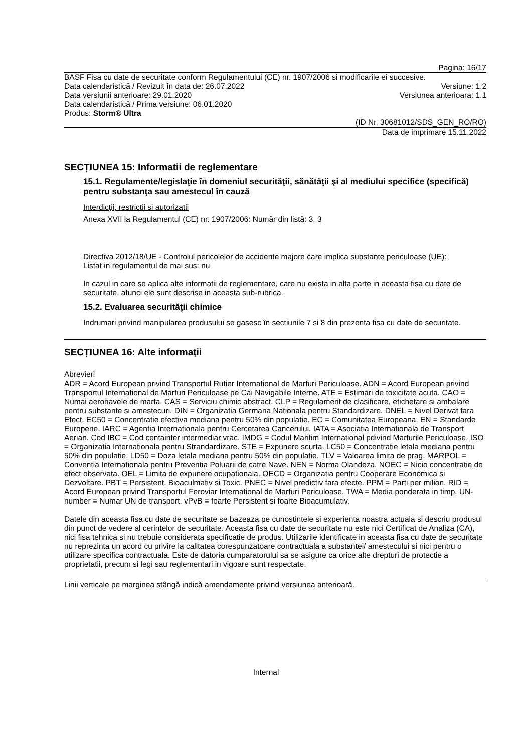Pagina: 16/17
BASF Fisa cu date de securitate conform Regulamentului (CE) nr. 1907/2006 si modificarile ei succesive.
Data calendaristică / Revizuit în data de: 26.07.2022 Versiune: 1.2
Data versiunii anterioare: 29.01.2020 Versiunea anterioara: 1.1
Data calendaristică / Prima versiune: 06.01.2020
Produs: Storm® Ultra
(ID Nr. 30681012/SDS_GEN_RO/RO)
Data de imprimare 15.11.2022
SECȚIUNEA 15: Informatii de reglementare
15.1. Regulamente/legislaţie în domeniul securităţii, sănătăţii şi al mediului specifice (specifică) pentru substanţa sau amestecul în cauză
Interdicţii, restrictii si autorizatii
Anexa XVII la Regulamentul (CE) nr. 1907/2006: Număr din listă: 3, 3
Directiva 2012/18/UE - Controlul pericolelor de accidente majore care implica substante periculoase (UE):
Listat in regulamentul de mai sus: nu
In cazul in care se aplica alte informatii de reglementare, care nu exista in alta parte in aceasta fisa cu date de securitate, atunci ele sunt descrise in aceasta sub-rubrica.
15.2. Evaluarea securităţii chimice
Indrumari privind manipularea produsului se gasesc în sectiunile 7 si 8 din prezenta fisa cu date de securitate.
SECȚIUNEA 16: Alte informaţii
Abrevieri
ADR = Acord European privind Transportul Rutier International de Marfuri Periculoase. ADN = Acord European privind Transportul International de Marfuri Periculoase pe Cai Navigabile Interne. ATE = Estimari de toxicitate acuta. CAO = Numai aeronavele de marfa. CAS = Serviciu chimic abstract. CLP = Regulament de clasificare, etichetare si ambalare pentru substante si amestecuri. DIN = Organizatia Germana Nationala pentru Standardizare. DNEL = Nivel Derivat fara Efect. EC50 = Concentratie efectiva mediana pentru 50% din populatie. EC = Comunitatea Europeana. EN = Standarde Europene. IARC = Agentia Internationala pentru Cercetarea Cancerului. IATA = Asociatia Internationala de Transport Aerian. Cod IBC = Cod containter intermediar vrac. IMDG = Codul Maritim International pdivind Marfurile Periculoase. ISO = Organizatia Internationala pentru Strandardizare. STE = Expunere scurta. LC50 = Concentratie letala mediana pentru 50% din populatie. LD50 = Doza letala mediana pentru 50% din populatie. TLV = Valoarea limita de prag. MARPOL = Conventia Internationala pentru Preventia Poluarii de catre Nave. NEN = Norma Olandeza. NOEC = Nicio concentratie de efect observata. OEL = Limita de expunere ocupationala. OECD = Organizatia pentru Cooperare Economica si Dezvoltare. PBT = Persistent, Bioaculmativ si Toxic. PNEC = Nivel predictiv fara efecte. PPM = Parti per milion. RID = Acord European privind Transportul Feroviar International de Marfuri Periculoase. TWA = Media ponderata in timp. UN-number = Numar UN de transport. vPvB = foarte Persistent si foarte Bioacumulativ.
Datele din aceasta fisa cu date de securitate se bazeaza pe cunostintele si experienta noastra actuala si descriu produsul din punct de vedere al cerintelor de securitate. Aceasta fisa cu date de securitate nu este nici Certificat de Analiza (CA), nici fisa tehnica si nu trebuie considerata specificatie de produs. Utilizarile identificate in aceasta fisa cu date de securitate nu reprezinta un acord cu privire la calitatea corespunzatoare contractuala a substantei/ amestecului si nici pentru o utilizare specifica contractuala. Este de datoria cumparatorului sa se asigure ca orice alte drepturi de protectie a proprietatii, precum si legi sau reglementari in vigoare sunt respectate.
Linii verticale pe marginea stângă indică amendamente privind versiunea anterioară.
Internal